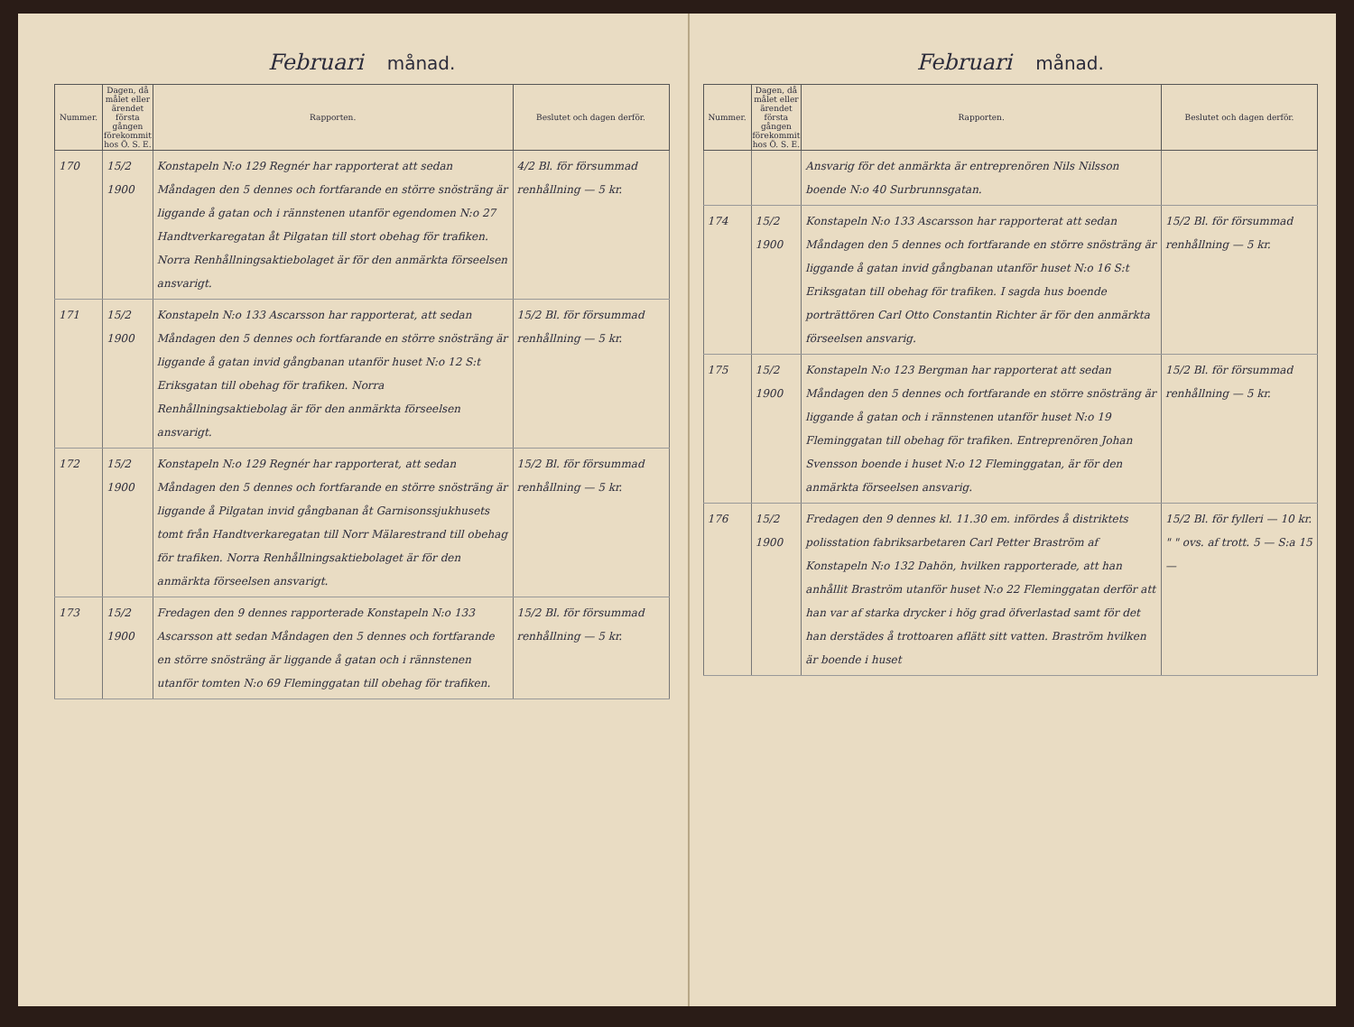Februari månad.
| Nummer. | Dagen, då målet eller ärendet första gången förekommit hos Ö. S. E. | Rapporten. | Beslutet och dagen derför. |
| --- | --- | --- | --- |
| 170 | 15/2 1900 | Konstapeln N:o 129 Regnér har rapporterat att sedan Måndagen den 5 dennes och fortfarande en större snösträng är liggande å gatan och i rännstenen utanför egendomen N:o 27 Handtverkaregatan åt Pilgatan till stort obehag för trafiken. Norra Renhållningsaktiebolaget är för den anmärkta förseelsen ansvarigt. | 4/2 Bl. för försummad renhållning — 5 kr. |
| 171 | 15/2 1900 | Konstapeln N:o 133 Ascarsson har rapporterat, att sedan Måndagen den 5 dennes och fortfarande en större snösträng är liggande å gatan invid gångbanan utanför huset N:o 12 S:t Eriksgatan till obehag för trafiken. Norra Renhållningsaktiebolag är för den anmärkta förseelsen ansvarigt. | 15/2 Bl. för försummad renhållning — 5 kr. |
| 172 | 15/2 1900 | Konstapeln N:o 129 Regnér har rapporterat, att sedan Måndagen den 5 dennes och fortfarande en större snösträng är liggande å Pilgatan invid gångbanan åt Garnisonssjukhusets tomt från Handtverkaregatan till Norr Mälarestrand till obehag för trafiken. Norra Renhållningsaktiebolaget är för den anmärkta förseelsen ansvarigt. | 15/2 Bl. för försummad renhållning — 5 kr. |
| 173 | 15/2 1900 | Fredagen den 9 dennes rapporterade Konstapeln N:o 133 Ascarsson att sedan Måndagen den 5 dennes och fortfarande en större snösträng är liggande å gatan och i rännstenen utanför tomten N:o 69 Fleminggatan till obehag för trafiken. | 15/2 Bl. för försummad renhållning — 5 kr. |
Februari månad.
| Nummer. | Dagen, då målet eller ärendet första gången förekommit hos Ö. S. E. | Rapporten. | Beslutet och dagen derför. |
| --- | --- | --- | --- |
| | | Ansvarig för det anmärkta är entreprenören Nils Nilsson boende N:o 40 Surbrunnsgatan. | |
| 174 | 15/2 1900 | Konstapeln N:o 133 Ascarsson har rapporterat att sedan Måndagen den 5 dennes och fortfarande en större snösträng är liggande å gatan invid gångbanan utanför huset N:o 16 S:t Eriksgatan till obehag för trafiken. I sagda hus boende porträttören Carl Otto Constantin Richter är för den anmärkta förseelsen ansvarig. | 15/2 Bl. för försummad renhållning — 5 kr. |
| 175 | 15/2 1900 | Konstapeln N:o 123 Bergman har rapporterat att sedan Måndagen den 5 dennes och fortfarande en större snösträng är liggande å gatan och i rännstenen utanför huset N:o 19 Fleminggatan till obehag för trafiken. Entreprenören Johan Svensson boende i huset N:o 12 Fleminggatan, är för den anmärkta förseelsen ansvarig. | 15/2 Bl. för försummad renhållning — 5 kr. |
| 176 | 15/2 1900 | Fredagen den 9 dennes kl. 11.30 em. infördes å distriktets polisstation fabriksarbetaren Carl Petter Braström af Konstapeln N:o 132 Dahön, hvilken rapporterade, att han anhållit Braström utanför huset N:o 22 Fleminggatan derför att han var af starka drycker i hög grad öfverlastad samt för det han derstädes å trottoaren aflätt sitt vatten. Braström hvilken är boende i huset | 15/2 Bl. för fylleri — 10 kr. " " ovs. af trott. 5 — S:a 15 — |